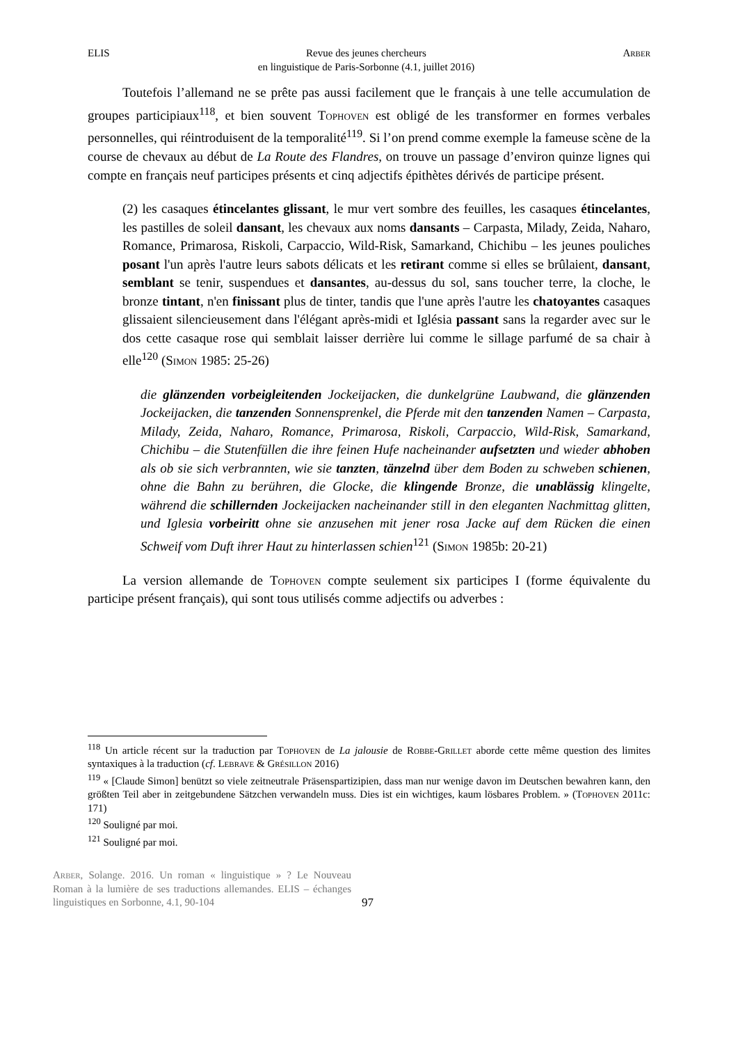ELIS Revue des jeunes chercheurs
en linguistique de Paris-Sorbonne (4.1, juillet 2016) Arber
Toutefois l’allemand ne se prête pas aussi facilement que le français à une telle accumulation de groupes participiaux<sup>118</sup>, et bien souvent Tophoven est obligé de les transformer en formes verbales personnelles, qui réintroduisent de la temporalité<sup>119</sup>. Si l’on prend comme exemple la fameuse scène de la course de chevaux au début de La Route des Flandres, on trouve un passage d’environ quinze lignes qui compte en français neuf participes présents et cinq adjectifs épithètes dérivés de participe présent.
(2) les casaques étincelantes glissant, le mur vert sombre des feuilles, les casaques étincelantes, les pastilles de soleil dansant, les chevaux aux noms dansants – Carpasta, Milady, Zeida, Naharo, Romance, Primarosa, Riskoli, Carpaccio, Wild-Risk, Samarkand, Chichibu – les jeunes pouliches posant l'un après l'autre leurs sabots délicats et les retirant comme si elles se brûlaient, dansant, semblant se tenir, suspendues et dansantes, au-dessus du sol, sans toucher terre, la cloche, le bronze tintant, n'en finissant plus de tinter, tandis que l'une après l'autre les chatoyantes casaques glissaient silencieusement dans l'élégant après-midi et Iglésia passant sans la regarder avec sur le dos cette casaque rose qui semblait laisser derrière lui comme le sillage parfumé de sa chair à elle<sup>120</sup> (Simon 1985: 25-26)
die glänzenden vorbeigleitenden Jockeijacken, die dunkelgrüne Laubwand, die glänzenden Jockeijacken, die tanzenden Sonnensprenkel, die Pferde mit den tanzenden Namen – Carpasta, Milady, Zeida, Naharo, Romance, Primarosa, Riskoli, Carpaccio, Wild-Risk, Samarkand, Chichibu – die Stutenfüllen die ihre feinen Hufe nacheinander aufsetzten und wieder abhoben als ob sie sich verbrannten, wie sie tanzten, tänzelnd über dem Boden zu schweben schienen, ohne die Bahn zu berühren, die Glocke, die klingende Bronze, die unablässig klingelte, während die schillernden Jockeijacken nacheinander still in den eleganten Nachmittag glitten, und Iglesia vorbeiritt ohne sie anzusehen mit jener rosa Jacke auf dem Rücken die einen Schweif vom Duft ihrer Haut zu hinterlassen schien<sup>121</sup> (Simon 1985b: 20-21)
La version allemande de Tophoven compte seulement six participes I (forme équivalente du participe présent français), qui sont tous utilisés comme adjectifs ou adverbes :
<sup>118</sup> Un article récent sur la traduction par Tophoven de La jalousie de Robbe-Grillet aborde cette même question des limites syntaxiques à la traduction (cf. Lebrave & Grésillon 2016)
<sup>119</sup> « [Claude Simon] benützt so viele zeitneutrale Präsenspartizipien, dass man nur wenige davon im Deutschen bewahren kann, den größten Teil aber in zeitgebundene Sätzchen verwandeln muss. Dies ist ein wichtiges, kaum lösbares Problem. » (Tophoven 2011c: 171)
<sup>120</sup> Souligné par moi.
<sup>121</sup> Souligné par moi.
Arber, Solange. 2016. Un roman « linguistique » ? Le Nouveau Roman à la lumière de ses traductions allemandes. ELIS – échanges linguistiques en Sorbonne, 4.1, 90-104
97